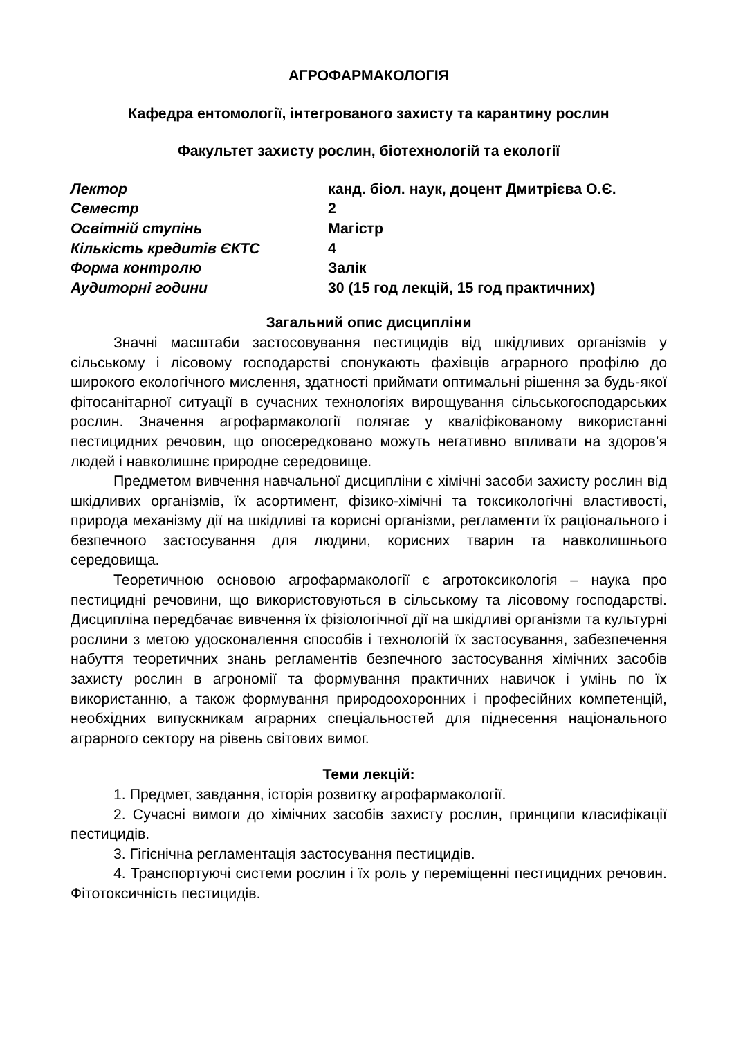АГРОФАРМАКОЛОГІЯ
Кафедра ентомології, інтегрованого захисту та карантину рослин
Факультет захисту рослин, біотехнологій та екології
| Лектор | канд. біол. наук, доцент Дмитрієва О.Є. |
| Семестр | 2 |
| Освітній ступінь | Магістр |
| Кількість кредитів ЄКТС | 4 |
| Форма контролю | Залік |
| Аудиторні години | 30 (15 год лекцій, 15 год практичних) |
Загальний опис дисципліни
Значні масштаби застосовування пестицидів від шкідливих організмів у сільському і лісовому господарстві спонукають фахівців аграрного профілю до широкого екологічного мислення, здатності приймати оптимальні рішення за будь-якої фітосанітарної ситуації в сучасних технологіях вирощування сільськогосподарських рослин. Значення агрофармакології полягає у кваліфікованому використанні пестицидних речовин, що опосередковано можуть негативно впливати на здоров’я людей і навколишнє природне середовище.
Предметом вивчення навчальної дисципліни є хімічні засоби захисту рослин від шкідливих організмів, їх асортимент, фізико-хімічні та токсикологічні властивості, природа механізму дії на шкідливі та корисні організми, регламенти їх раціонального і безпечного застосування для людини, корисних тварин та навколишнього середовища.
Теоретичною основою агрофармакології є агротоксикологія – наука про пестицидні речовини, що використовуються в сільському та лісовому господарстві. Дисципліна передбачає вивчення їх фізіологічної дії на шкідливі організми та культурні рослини з метою удосконалення способів і технологій їх застосування, забезпечення набуття теоретичних знань регламентів безпечного застосування хімічних засобів захисту рослин в агрономії та формування практичних навичок і умінь по їх використанню, а також формування природоохоронних і професійних компетенцій, необхідних випускникам аграрних спеціальностей для піднесення національного аграрного сектору на рівень світових вимог.
Теми лекцій:
1. Предмет, завдання, історія розвитку агрофармакології.
2. Сучасні вимоги до хімічних засобів захисту рослин, принципи класифікації пестицидів.
3. Гігієнічна регламентація застосування пестицидів.
4. Транспортуючі системи рослин і їх роль у переміщенні пестицидних речовин. Фітотоксичність пестицидів.